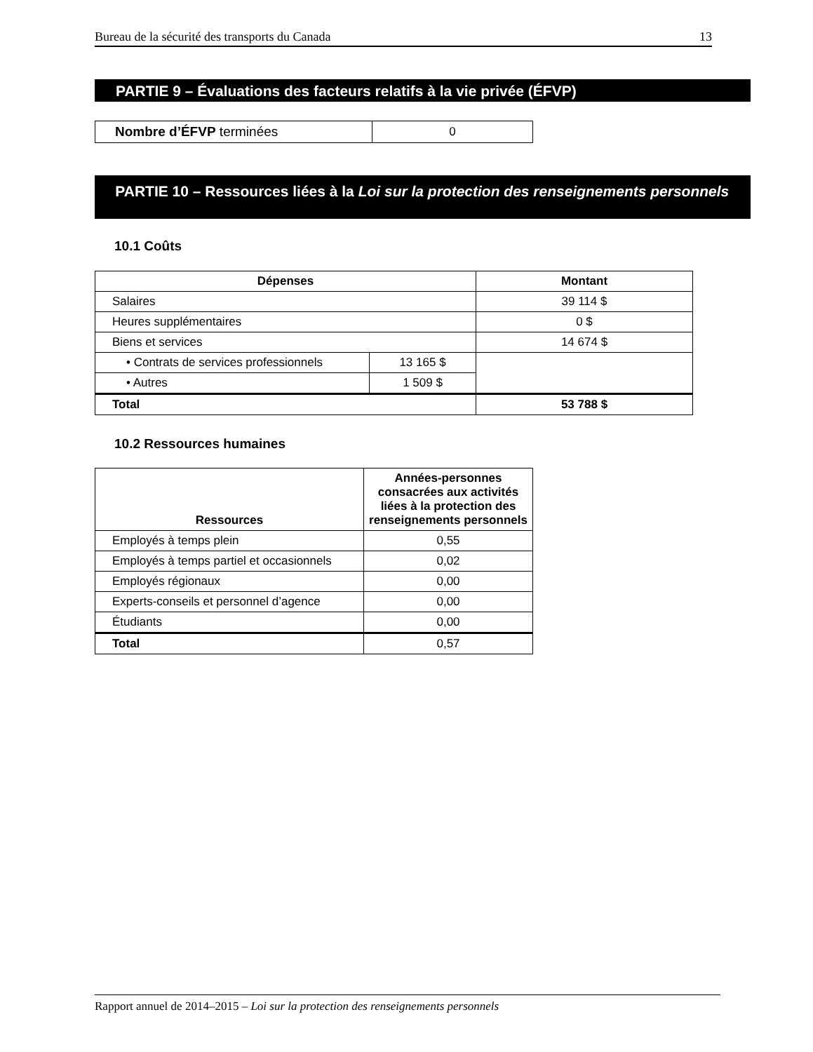Bureau de la sécurité des transports du Canada 13
PARTIE 9 – Évaluations des facteurs relatifs à la vie privée (ÉFVP)
| Nombre d’ÉFVP terminées | 0 |
PARTIE 10 – Ressources liées à la Loi sur la protection des renseignements personnels
10.1 Coûts
| Dépenses | | Montant |
| --- | --- | --- |
| Salaires | | 39 114 $ |
| Heures supplémentaires | | 0 $ |
| Biens et services | | 14 674 $ |
| • Contrats de services professionnels | 13 165 $ | |
| • Autres | 1 509 $ | |
| Total | | 53 788 $ |
10.2 Ressources humaines
| Ressources | Années-personnes consacrées aux activités liées à la protection des renseignements personnels |
| --- | --- |
| Employés à temps plein | 0,55 |
| Employés à temps partiel et occasionnels | 0,02 |
| Employés régionaux | 0,00 |
| Experts-conseils et personnel d’agence | 0,00 |
| Étudiants | 0,00 |
| Total | 0,57 |
Rapport annuel de 2014–2015 – Loi sur la protection des renseignements personnels